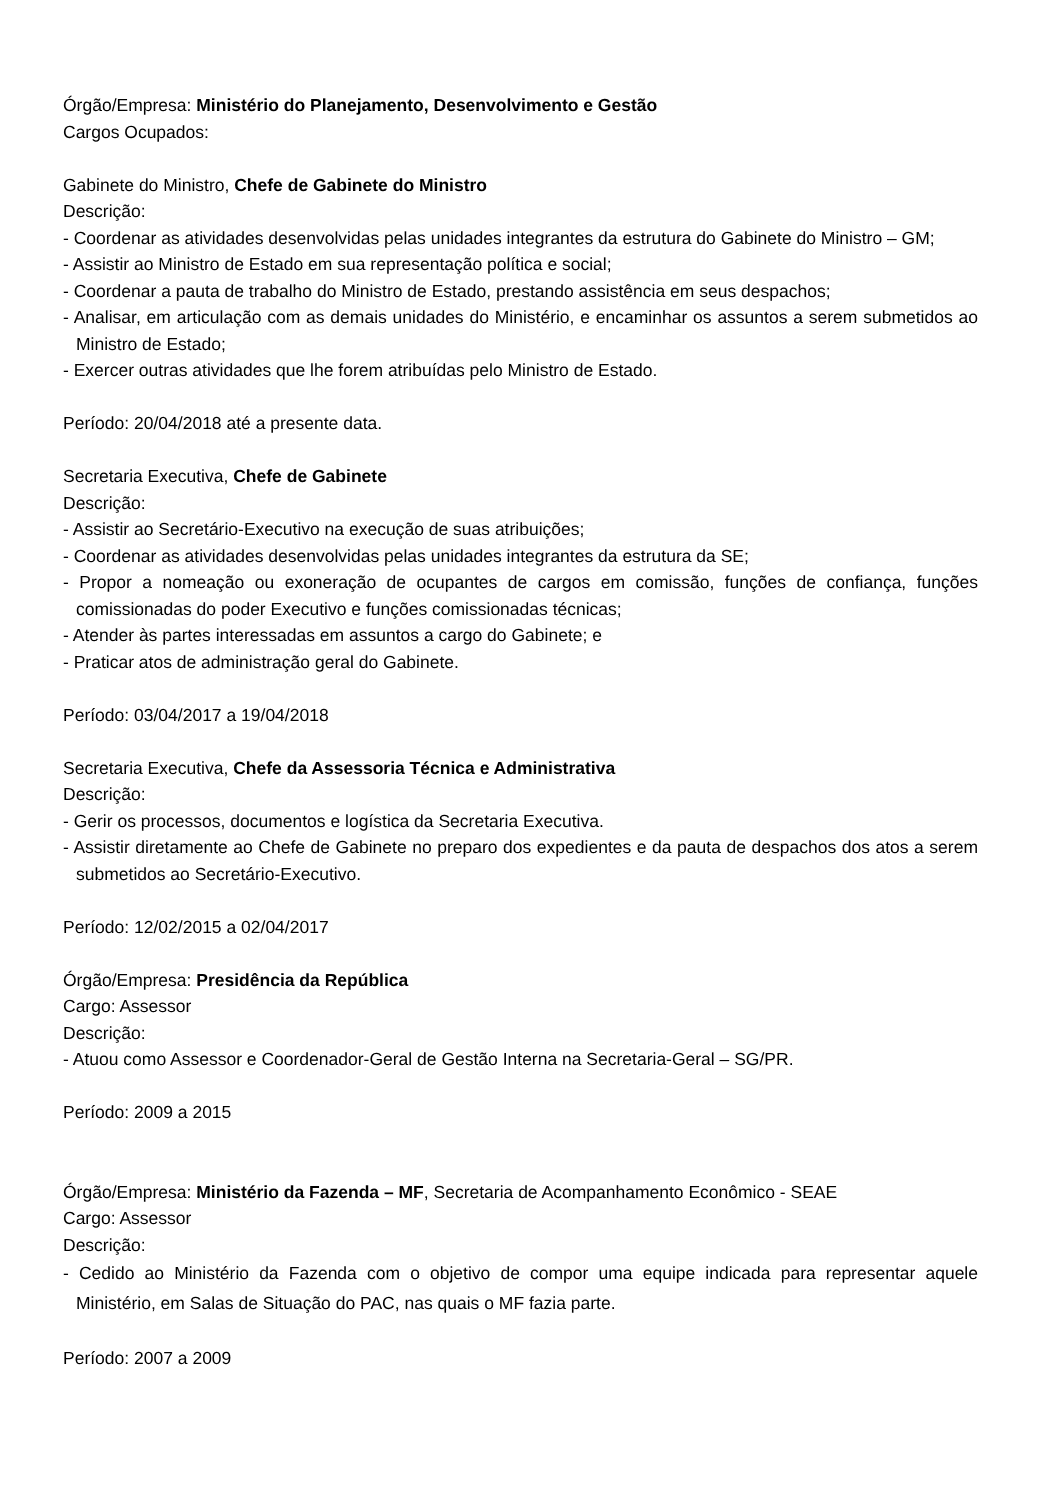Órgão/Empresa: Ministério do Planejamento, Desenvolvimento e Gestão
Cargos Ocupados:
Gabinete do Ministro, Chefe de Gabinete do Ministro
Descrição:
- Coordenar as atividades desenvolvidas pelas unidades integrantes da estrutura do Gabinete do Ministro – GM;
- Assistir ao Ministro de Estado em sua representação política e social;
- Coordenar a pauta de trabalho do Ministro de Estado, prestando assistência em seus despachos;
- Analisar, em articulação com as demais unidades do Ministério, e encaminhar os assuntos a serem submetidos ao Ministro de Estado;
- Exercer outras atividades que lhe forem atribuídas pelo Ministro de Estado.
Período: 20/04/2018 até a presente data.
Secretaria Executiva, Chefe de Gabinete
Descrição:
- Assistir ao Secretário-Executivo na execução de suas atribuições;
- Coordenar as atividades desenvolvidas pelas unidades integrantes da estrutura da SE;
- Propor a nomeação ou exoneração de ocupantes de cargos em comissão, funções de confiança, funções comissionadas do poder Executivo e funções comissionadas técnicas;
- Atender às partes interessadas em assuntos a cargo do Gabinete; e
- Praticar atos de administração geral do Gabinete.
Período: 03/04/2017 a 19/04/2018
Secretaria Executiva, Chefe da Assessoria Técnica e Administrativa
Descrição:
- Gerir os processos, documentos e logística da Secretaria Executiva.
- Assistir diretamente ao Chefe de Gabinete no preparo dos expedientes e da pauta de despachos dos atos a serem submetidos ao Secretário-Executivo.
Período: 12/02/2015 a 02/04/2017
Órgão/Empresa: Presidência da República
Cargo: Assessor
Descrição:
- Atuou como Assessor e Coordenador-Geral de Gestão Interna na Secretaria-Geral – SG/PR.
Período: 2009 a 2015
Órgão/Empresa: Ministério da Fazenda – MF, Secretaria de Acompanhamento Econômico - SEAE
Cargo: Assessor
Descrição:
- Cedido ao Ministério da Fazenda com o objetivo de compor uma equipe indicada para representar aquele Ministério, em Salas de Situação do PAC, nas quais o MF fazia parte.
Período: 2007 a 2009